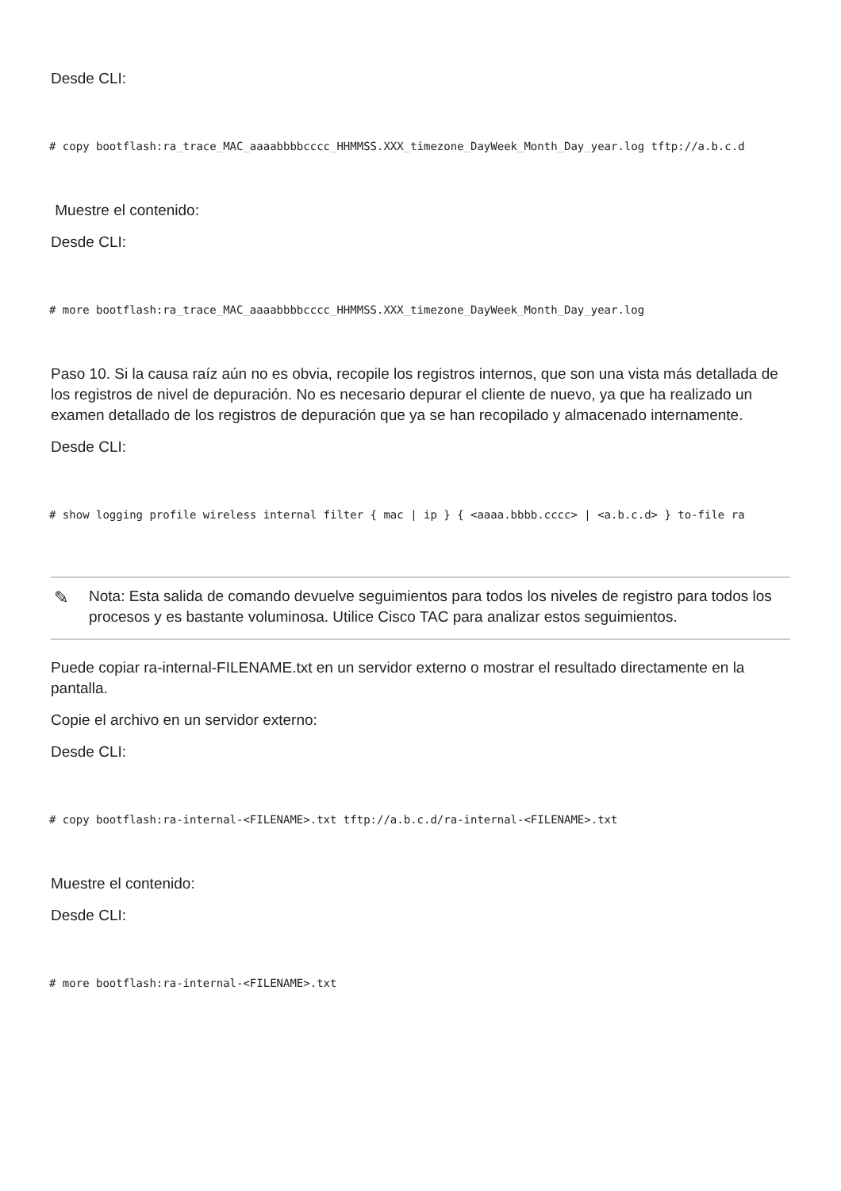Desde CLI:
# copy bootflash:ra_trace_MAC_aaaabbbbcccc_HHMMSS.XXX_timezone_DayWeek_Month_Day_year.log tftp://a.b.c.d
Muestre el contenido:
Desde CLI:
# more bootflash:ra_trace_MAC_aaaabbbbcccc_HHMMSS.XXX_timezone_DayWeek_Month_Day_year.log
Paso 10. Si la causa raíz aún no es obvia, recopile los registros internos, que son una vista más detallada de los registros de nivel de depuración. No es necesario depurar el cliente de nuevo, ya que ha realizado un examen detallado de los registros de depuración que ya se han recopilado y almacenado internamente.
Desde CLI:
# show logging profile wireless internal filter { mac | ip } { <aaaa.bbbb.cccc> | <a.b.c.d> } to-file ra
✎
Nota: Esta salida de comando devuelve seguimientos para todos los niveles de registro para todos los procesos y es bastante voluminosa. Utilice Cisco TAC para analizar estos seguimientos.
Puede copiar ra-internal-FILENAME.txt en un servidor externo o mostrar el resultado directamente en la pantalla.
Copie el archivo en un servidor externo:
Desde CLI:
# copy bootflash:ra-internal-<FILENAME>.txt tftp://a.b.c.d/ra-internal-<FILENAME>.txt
Muestre el contenido:
Desde CLI:
# more bootflash:ra-internal-<FILENAME>.txt